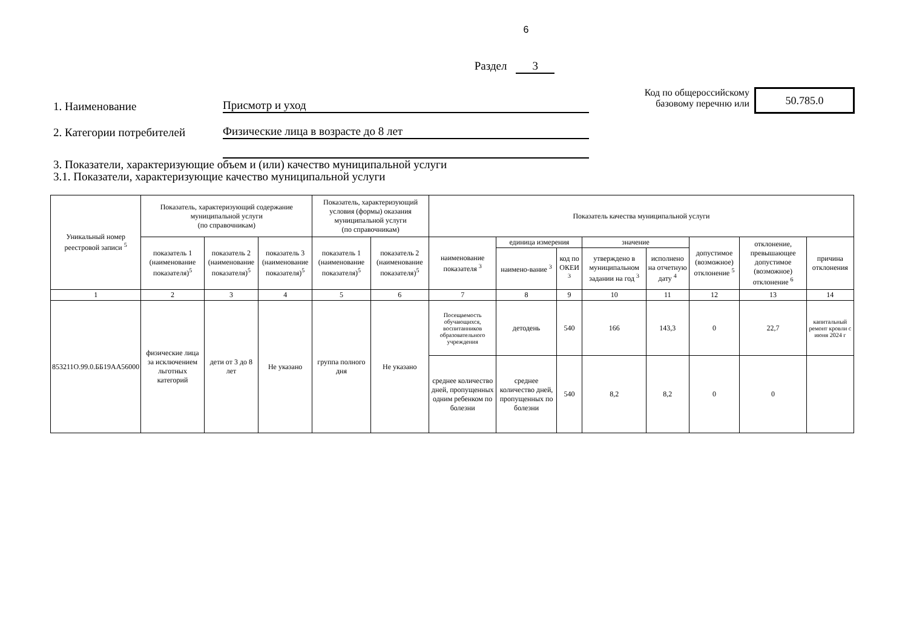6
Раздел 3
1. Наименование
Присмотр и уход
2. Категории потребителей
Физические лица в возрасте до 8 лет
Код по общероссийскому базовому перечню или
50.785.0
3. Показатели, характеризующие объем и (или) качество муниципальной услуги
3.1. Показатели, характеризующие качество муниципальной услуги
| Уникальный номер реестровой записи <sup>5</sup> | Показатель, характеризующий содержание муниципальной услуги (по справочникам) | | | Показатель, характеризующий условия (формы) оказания муниципальной услуги (по справочникам) | | Показатель качества муниципальной услуги | | | | | | | |
| --- | --- | --- | --- | --- | --- | --- | --- | --- | --- | --- | --- | --- | --- |
| | показатель 1 (наименование показателя)<sup>5</sup> | показатель 2 (наименование показателя)<sup>5</sup> | показатель 3 (наименование показателя)<sup>5</sup> | показатель 1 (наименование показателя)<sup>5</sup> | показатель 2 (наименование показателя)<sup>5</sup> | наименование показателя <sup>3</sup> | единица измерения | | значение | | допустимое (возможное) отклонение <sup>5</sup> | отклонение, превышающее допустимое (возможное) отклонение <sup>6</sup> | причина отклонения |
| | | | | | | | наимено-вание <sup>3</sup> | код по ОКЕИ <sup>3</sup> | утверждено в муниципальном задании на год <sup>3</sup> | исполнено на отчетную дату <sup>4</sup> | | | |
| 1 | 2 | 3 | 4 | 5 | 6 | 7 | 8 | 9 | 10 | 11 | 12 | 13 | 14 |
| 853211О.99.0.ББ19АА56000 | физические лица за исключением льготных категорий | дети от 3 до 8 лет | Не указано | группа полного дня | Не указано | Посещаемость обучающихся, воспитанников образовательного учреждения | детодень | 540 | 166 | 143,3 | 0 | 22,7 | капитальный ремонт кровли с июня 2024 г |
| | | | | | | среднее количество дней, пропущенных одним ребенком по болезни | среднее количество дней, пропущенных по болезни | 540 | 8,2 | 8,2 | 0 | 0 | |